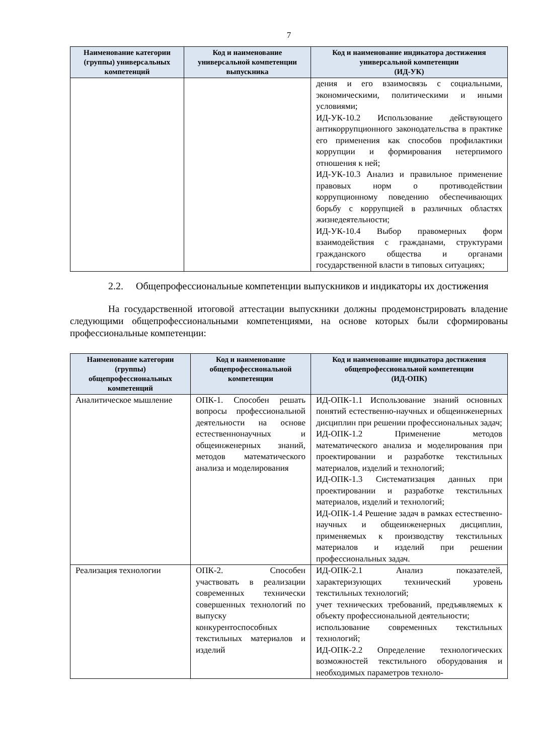7
| Наименование категории (группы) универсальных компетенций | Код и наименование универсальной компетенции выпускника | Код и наименование индикатора достижения универсальной компетенции (ИД-УК) |
| --- | --- | --- |
| | | дения и его взаимосвязь с социальными, экономическими, политическими и иными условиями; ИД-УК-10.2 Использование действующего антикоррупционного законодательства в практике его применения как способов профилактики коррупции и формирования нетерпимого отношения к ней; ИД-УК-10.3 Анализ и правильное применение правовых норм о противодействии коррупционному поведению обеспечивающих борьбу с коррупцией в различных областях жизнедеятельности; ИД-УК-10.4 Выбор правомерных форм взаимодействия с гражданами, структурами гражданского общества и органами государственной власти в типовых ситуациях; |
2.2. Общепрофессиональные компетенции выпускников и индикаторы их достижения
На государственной итоговой аттестации выпускники должны продемонстрировать владение следующими общепрофессиональными компетенциями, на основе которых были сформированы профессиональные компетенции:
| Наименование категории (группы) общепрофессиональных компетенций | Код и наименование общепрофессиональной компетенции | Код и наименование индикатора достижения общепрофессиональной компетенции (ИД-ОПК) |
| --- | --- | --- |
| Аналитическое мышление | ОПК-1. Способен решать вопросы профессиональной деятельности на основе естественнонаучных и общеинженерных знаний, методов математического анализа и моделирования | ИД-ОПК-1.1 Использование знаний основных понятий естественно-научных и общеинженерных дисциплин при решении профессиональных задач; ИД-ОПК-1.2 Применение методов математического анализа и моделирования при проектировании и разработке текстильных материалов, изделий и технологий; ИД-ОПК-1.3 Систематизация данных при проектировании и разработке текстильных материалов, изделий и технологий; ИД-ОПК-1.4 Решение задач в рамках естественно-научных и общеинженерных дисциплин, применяемых к производству текстильных материалов и изделий при решении профессиональных задач. |
| Реализация технологии | ОПК-2. Способен участвовать в реализации современных технически совершенных технологий по выпуску конкурентоспособных текстильных материалов и изделий | ИД-ОПК-2.1 Анализ показателей, характеризующих технический уровень текстильных технологий; учет технических требований, предъявляемых к объекту профессиональной деятельности; использование современных текстильных технологий; ИД-ОПК-2.2 Определение технологических возможностей текстильного оборудования и необходимых параметров техноло- |